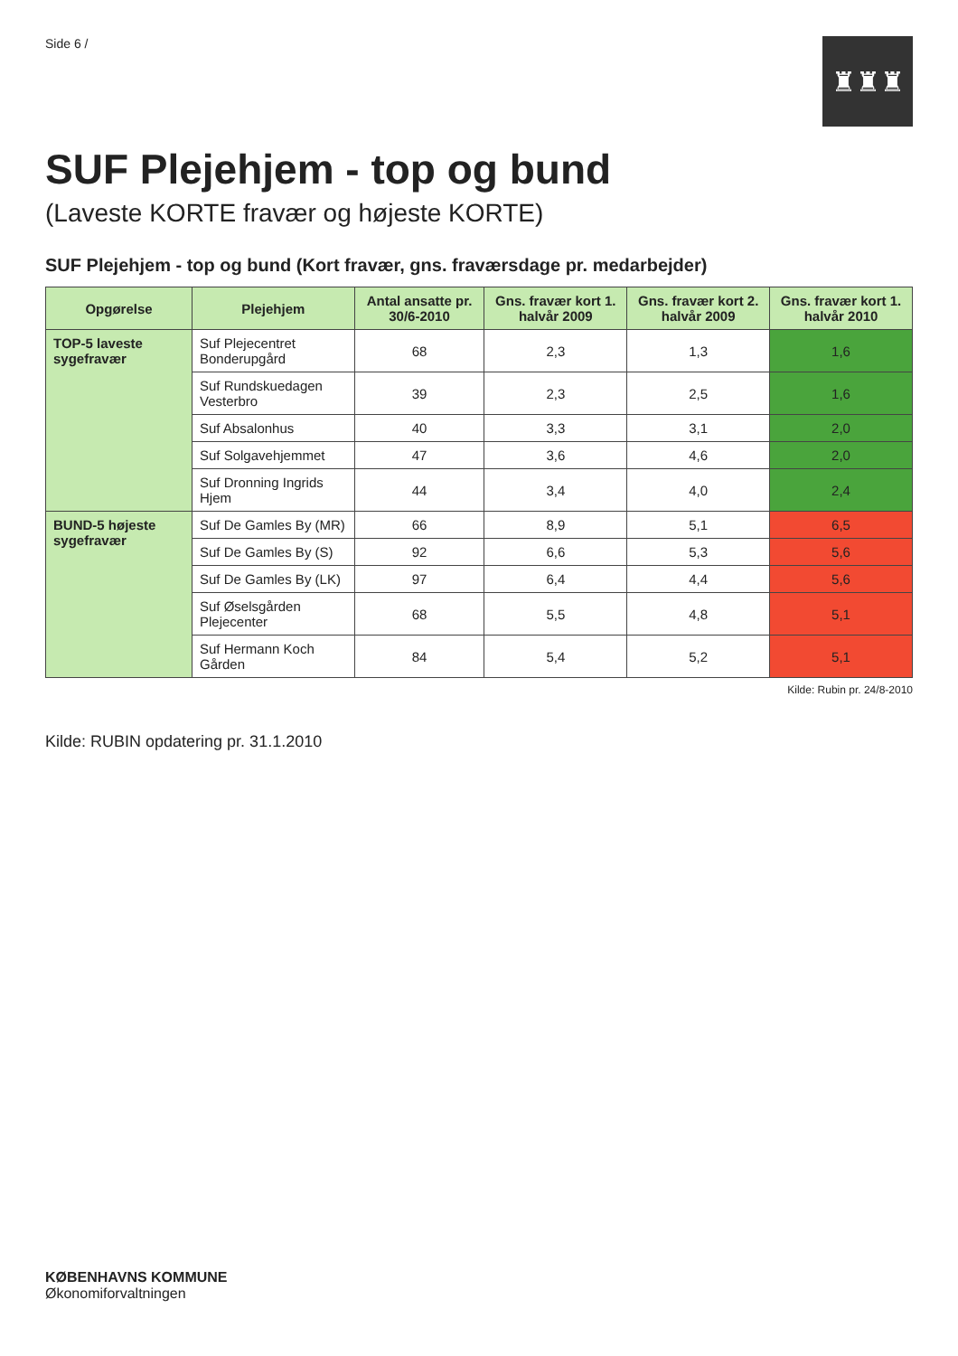Side 6 /
♜♜♜
SUF Plejehjem - top og bund
(Laveste KORTE fravær og højeste KORTE)
SUF Plejehjem - top og bund (Kort fravær, gns. fraværsdage pr. medarbejder)
| Opgørelse | Plejehjem | Antal ansatte pr. 30/6-2010 | Gns. fravær kort 1. halvår 2009 | Gns. fravær kort 2. halvår 2009 | Gns. fravær kort 1. halvår 2010 |
| --- | --- | --- | --- | --- | --- |
| TOP-5 laveste sygefravær | Suf Plejecentret Bonderupgård | 68 | 2,3 | 1,3 | 1,6 |
| | Suf Rundskuedagen Vesterbro | 39 | 2,3 | 2,5 | 1,6 |
| | Suf Absalonhus | 40 | 3,3 | 3,1 | 2,0 |
| | Suf Solgavehjemmet | 47 | 3,6 | 4,6 | 2,0 |
| | Suf Dronning Ingrids Hjem | 44 | 3,4 | 4,0 | 2,4 |
| BUND-5 højeste sygefravær | Suf De Gamles By (MR) | 66 | 8,9 | 5,1 | 6,5 |
| | Suf De Gamles By (S) | 92 | 6,6 | 5,3 | 5,6 |
| | Suf De Gamles By (LK) | 97 | 6,4 | 4,4 | 5,6 |
| | Suf Øselsgården Plejecenter | 68 | 5,5 | 4,8 | 5,1 |
| | Suf Hermann Koch Gården | 84 | 5,4 | 5,2 | 5,1 |
Kilde: Rubin pr. 24/8-2010
Kilde: RUBIN opdatering pr. 31.1.2010
KØBENHAVNS KOMMUNE
Økonomiforvaltningen